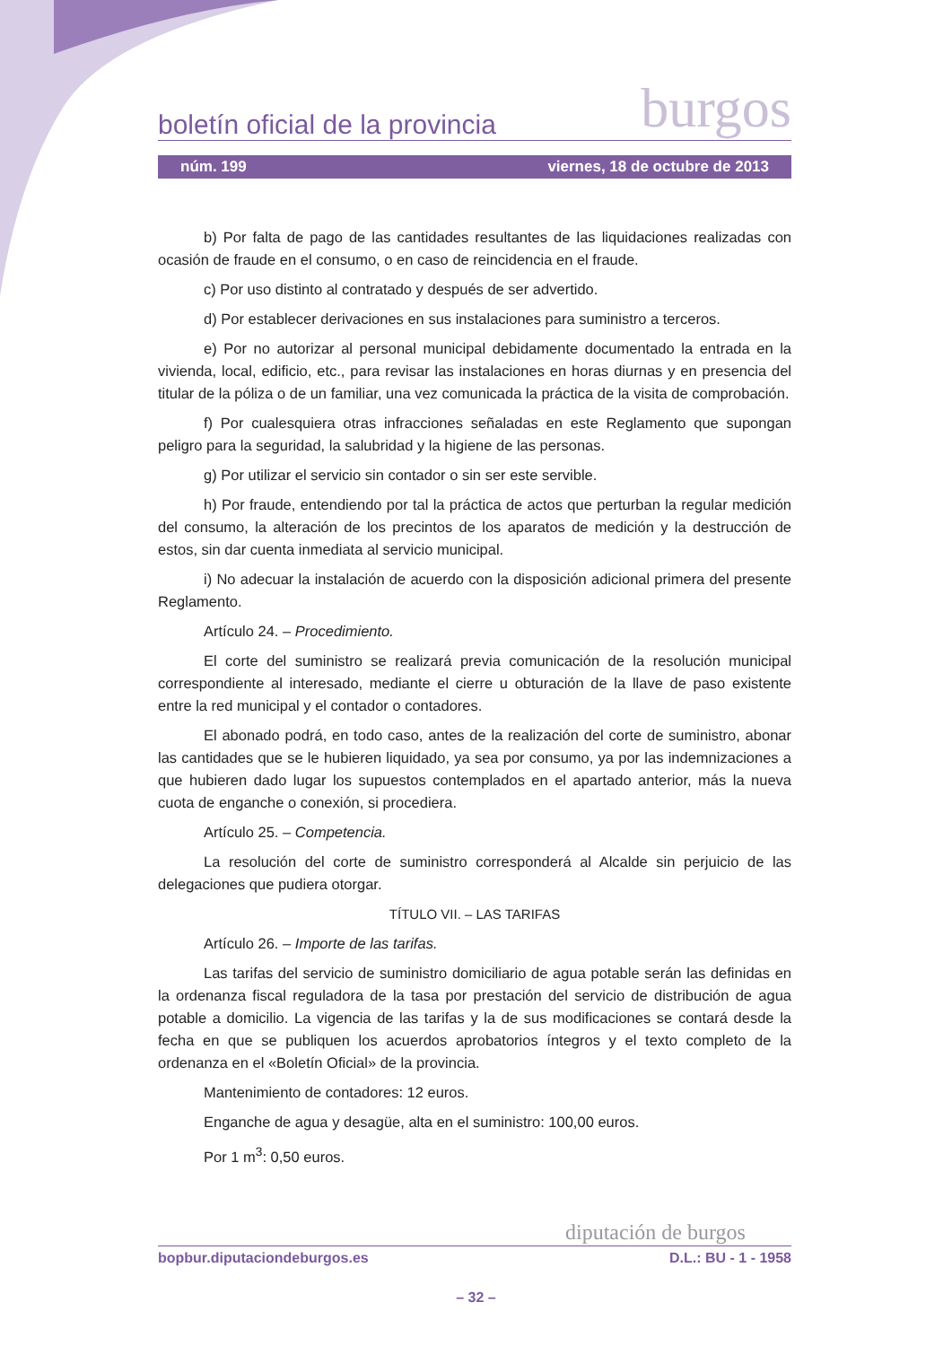boletín oficial de la provincia burgos
núm. 199 viernes, 18 de octubre de 2013
b) Por falta de pago de las cantidades resultantes de las liquidaciones realizadas con ocasión de fraude en el consumo, o en caso de reincidencia en el fraude.
c) Por uso distinto al contratado y después de ser advertido.
d) Por establecer derivaciones en sus instalaciones para suministro a terceros.
e) Por no autorizar al personal municipal debidamente documentado la entrada en la vivienda, local, edificio, etc., para revisar las instalaciones en horas diurnas y en presencia del titular de la póliza o de un familiar, una vez comunicada la práctica de la visita de comprobación.
f) Por cualesquiera otras infracciones señaladas en este Reglamento que supongan peligro para la seguridad, la salubridad y la higiene de las personas.
g) Por utilizar el servicio sin contador o sin ser este servible.
h) Por fraude, entendiendo por tal la práctica de actos que perturban la regular medición del consumo, la alteración de los precintos de los aparatos de medición y la destrucción de estos, sin dar cuenta inmediata al servicio municipal.
i) No adecuar la instalación de acuerdo con la disposición adicional primera del presente Reglamento.
Artículo 24. – Procedimiento.
El corte del suministro se realizará previa comunicación de la resolución municipal correspondiente al interesado, mediante el cierre u obturación de la llave de paso existente entre la red municipal y el contador o contadores.
El abonado podrá, en todo caso, antes de la realización del corte de suministro, abonar las cantidades que se le hubieren liquidado, ya sea por consumo, ya por las indemnizaciones a que hubieren dado lugar los supuestos contemplados en el apartado anterior, más la nueva cuota de enganche o conexión, si procediera.
Artículo 25. – Competencia.
La resolución del corte de suministro corresponderá al Alcalde sin perjuicio de las delegaciones que pudiera otorgar.
TÍTULO VII. – LAS TARIFAS
Artículo 26. – Importe de las tarifas.
Las tarifas del servicio de suministro domiciliario de agua potable serán las definidas en la ordenanza fiscal reguladora de la tasa por prestación del servicio de distribución de agua potable a domicilio. La vigencia de las tarifas y la de sus modificaciones se contará desde la fecha en que se publiquen los acuerdos aprobatorios íntegros y el texto completo de la ordenanza en el «Boletín Oficial» de la provincia.
Mantenimiento de contadores: 12 euros.
Enganche de agua y desagüe, alta en el suministro: 100,00 euros.
Por 1 m<sup>3</sup>: 0,50 euros.
diputación de burgos
bopbur.diputaciondeburgos.es D.L.: BU - 1 - 1958
– 32 –